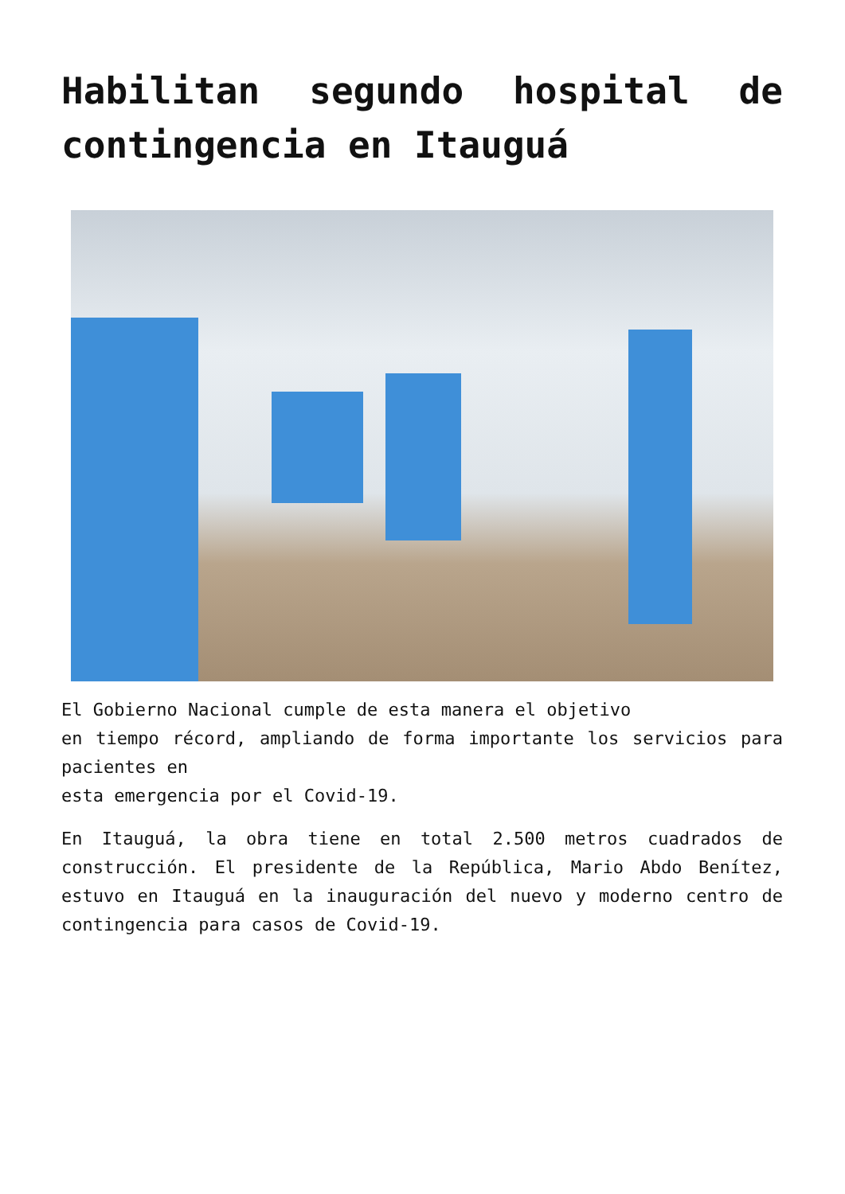Habilitan segundo hospital de contingencia en Itauguá
El Gobierno Nacional cumple de esta manera el objetivo
en tiempo récord, ampliando de forma importante los servicios para pacientes en
esta emergencia por el Covid-19.
En Itauguá, la obra tiene en total 2.500 metros cuadrados de construcción. El presidente de la República, Mario Abdo Benítez, estuvo en Itauguá en la inauguración del nuevo y moderno centro de contingencia para casos de Covid-19.